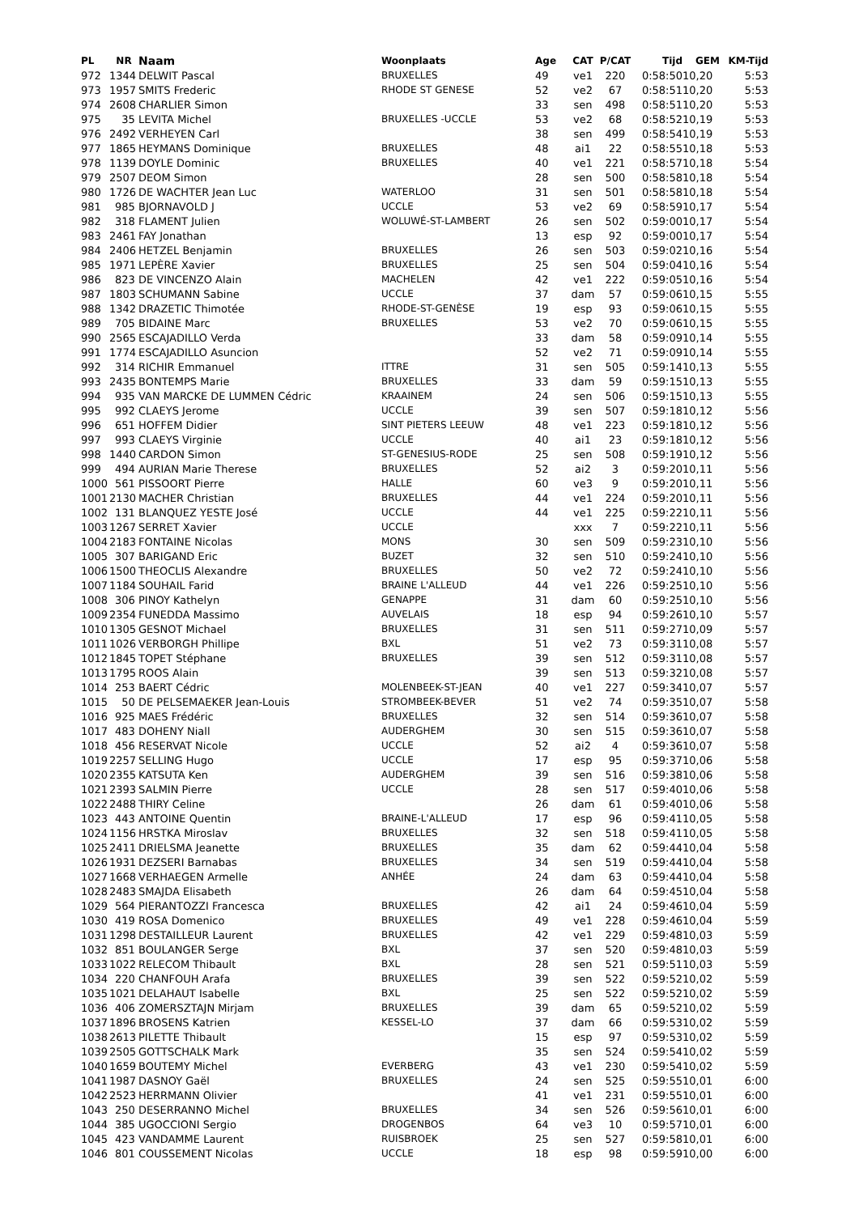| PL | NR | Naam | Woonplaats | Age | CAT | P/CAT | Tijd | GEM | KM-Tijd |
| --- | --- | --- | --- | --- | --- | --- | --- | --- | --- |
| 972 | 1344 | DELWIT Pascal | BRUXELLES | 49 | ve1 | 220 | 0:58:50 | 10,20 | 5:53 |
| 973 | 1957 | SMITS Frederic | RHODE ST GENESE | 52 | ve2 | 67 | 0:58:51 | 10,20 | 5:53 |
| 974 | 2608 | CHARLIER Simon | | 33 | sen | 498 | 0:58:51 | 10,20 | 5:53 |
| 975 | 35 | LEVITA Michel | BRUXELLES -UCCLE | 53 | ve2 | 68 | 0:58:52 | 10,19 | 5:53 |
| 976 | 2492 | VERHEYEN Carl | | 38 | sen | 499 | 0:58:54 | 10,19 | 5:53 |
| 977 | 1865 | HEYMANS Dominique | BRUXELLES | 48 | ai1 | 22 | 0:58:55 | 10,18 | 5:53 |
| 978 | 1139 | DOYLE Dominic | BRUXELLES | 40 | ve1 | 221 | 0:58:57 | 10,18 | 5:54 |
| 979 | 2507 | DEOM Simon | | 28 | sen | 500 | 0:58:58 | 10,18 | 5:54 |
| 980 | 1726 | DE WACHTER Jean Luc | WATERLOO | 31 | sen | 501 | 0:58:58 | 10,18 | 5:54 |
| 981 | 985 | BJORNAVOLD J | UCCLE | 53 | ve2 | 69 | 0:58:59 | 10,17 | 5:54 |
| 982 | 318 | FLAMENT Julien | WOLUWÉ-ST-LAMBERT | 26 | sen | 502 | 0:59:00 | 10,17 | 5:54 |
| 983 | 2461 | FAY Jonathan | | 13 | esp | 92 | 0:59:00 | 10,17 | 5:54 |
| 984 | 2406 | HETZEL Benjamin | BRUXELLES | 26 | sen | 503 | 0:59:02 | 10,16 | 5:54 |
| 985 | 1971 | LEPÈRE Xavier | BRUXELLES | 25 | sen | 504 | 0:59:04 | 10,16 | 5:54 |
| 986 | 823 | DE VINCENZO Alain | MACHELEN | 42 | ve1 | 222 | 0:59:05 | 10,16 | 5:54 |
| 987 | 1803 | SCHUMANN Sabine | UCCLE | 37 | dam | 57 | 0:59:06 | 10,15 | 5:55 |
| 988 | 1342 | DRAZETIC Thimotée | RHODE-ST-GENÈSE | 19 | esp | 93 | 0:59:06 | 10,15 | 5:55 |
| 989 | 705 | BIDAINE Marc | BRUXELLES | 53 | ve2 | 70 | 0:59:06 | 10,15 | 5:55 |
| 990 | 2565 | ESCAJADILLO Verda | | 33 | dam | 58 | 0:59:09 | 10,14 | 5:55 |
| 991 | 1774 | ESCAJADILLO Asuncion | | 52 | ve2 | 71 | 0:59:09 | 10,14 | 5:55 |
| 992 | 314 | RICHIR Emmanuel | ITTRE | 31 | sen | 505 | 0:59:14 | 10,13 | 5:55 |
| 993 | 2435 | BONTEMPS Marie | BRUXELLES | 33 | dam | 59 | 0:59:15 | 10,13 | 5:55 |
| 994 | 935 | VAN MARCKE DE LUMMEN Cédric | KRAAINEM | 24 | sen | 506 | 0:59:15 | 10,13 | 5:55 |
| 995 | 992 | CLAEYS Jerome | UCCLE | 39 | sen | 507 | 0:59:18 | 10,12 | 5:56 |
| 996 | 651 | HOFFEM Didier | SINT PIETERS LEEUW | 48 | ve1 | 223 | 0:59:18 | 10,12 | 5:56 |
| 997 | 993 | CLAEYS Virginie | UCCLE | 40 | ai1 | 23 | 0:59:18 | 10,12 | 5:56 |
| 998 | 1440 | CARDON Simon | ST-GENESIUS-RODE | 25 | sen | 508 | 0:59:19 | 10,12 | 5:56 |
| 999 | 494 | AURIAN Marie Therese | BRUXELLES | 52 | ai2 | 3 | 0:59:20 | 10,11 | 5:56 |
| 1000 | 561 | PISSOORT Pierre | HALLE | 60 | ve3 | 9 | 0:59:20 | 10,11 | 5:56 |
| 1001 | 2130 | MACHER Christian | BRUXELLES | 44 | ve1 | 224 | 0:59:20 | 10,11 | 5:56 |
| 1002 | 131 | BLANQUEZ YESTE José | UCCLE | 44 | ve1 | 225 | 0:59:22 | 10,11 | 5:56 |
| 1003 | 1267 | SERRET Xavier | UCCLE | | xxx | 7 | 0:59:22 | 10,11 | 5:56 |
| 1004 | 2183 | FONTAINE Nicolas | MONS | 30 | sen | 509 | 0:59:23 | 10,10 | 5:56 |
| 1005 | 307 | BARIGAND Eric | BUZET | 32 | sen | 510 | 0:59:24 | 10,10 | 5:56 |
| 1006 | 1500 | THEOCLIS Alexandre | BRUXELLES | 50 | ve2 | 72 | 0:59:24 | 10,10 | 5:56 |
| 1007 | 1184 | SOUHAIL Farid | BRAINE L'ALLEUD | 44 | ve1 | 226 | 0:59:25 | 10,10 | 5:56 |
| 1008 | 306 | PINOY Kathelyn | GENAPPE | 31 | dam | 60 | 0:59:25 | 10,10 | 5:56 |
| 1009 | 2354 | FUNEDDA Massimo | AUVELAIS | 18 | esp | 94 | 0:59:26 | 10,10 | 5:57 |
| 1010 | 1305 | GESNOT Michael | BRUXELLES | 31 | sen | 511 | 0:59:27 | 10,09 | 5:57 |
| 1011 | 1026 | VERBORGH Phillipe | BXL | 51 | ve2 | 73 | 0:59:31 | 10,08 | 5:57 |
| 1012 | 1845 | TOPET Stéphane | BRUXELLES | 39 | sen | 512 | 0:59:31 | 10,08 | 5:57 |
| 1013 | 1795 | ROOS Alain | | 39 | sen | 513 | 0:59:32 | 10,08 | 5:57 |
| 1014 | 253 | BAERT Cédric | MOLENBEEK-ST-JEAN | 40 | ve1 | 227 | 0:59:34 | 10,07 | 5:57 |
| 1015 | 50 | DE PELSEMAEKER Jean-Louis | STROMBEEK-BEVER | 51 | ve2 | 74 | 0:59:35 | 10,07 | 5:58 |
| 1016 | 925 | MAES Frédéric | BRUXELLES | 32 | sen | 514 | 0:59:36 | 10,07 | 5:58 |
| 1017 | 483 | DOHENY Niall | AUDERGHEM | 30 | sen | 515 | 0:59:36 | 10,07 | 5:58 |
| 1018 | 456 | RESERVAT Nicole | UCCLE | 52 | ai2 | 4 | 0:59:36 | 10,07 | 5:58 |
| 1019 | 2257 | SELLING Hugo | UCCLE | 17 | esp | 95 | 0:59:37 | 10,06 | 5:58 |
| 1020 | 2355 | KATSUTA Ken | AUDERGHEM | 39 | sen | 516 | 0:59:38 | 10,06 | 5:58 |
| 1021 | 2393 | SALMIN Pierre | UCCLE | 28 | sen | 517 | 0:59:40 | 10,06 | 5:58 |
| 1022 | 2488 | THIRY Celine | | 26 | dam | 61 | 0:59:40 | 10,06 | 5:58 |
| 1023 | 443 | ANTOINE Quentin | BRAINE-L'ALLEUD | 17 | esp | 96 | 0:59:41 | 10,05 | 5:58 |
| 1024 | 1156 | HRSTKA Miroslav | BRUXELLES | 32 | sen | 518 | 0:59:41 | 10,05 | 5:58 |
| 1025 | 2411 | DRIELSMA Jeanette | BRUXELLES | 35 | dam | 62 | 0:59:44 | 10,04 | 5:58 |
| 1026 | 1931 | DEZSERI Barnabas | BRUXELLES | 34 | sen | 519 | 0:59:44 | 10,04 | 5:58 |
| 1027 | 1668 | VERHAEGEN Armelle | ANHÉE | 24 | dam | 63 | 0:59:44 | 10,04 | 5:58 |
| 1028 | 2483 | SMAJDA Elisabeth | | 26 | dam | 64 | 0:59:45 | 10,04 | 5:58 |
| 1029 | 564 | PIERANTOZZI Francesca | BRUXELLES | 42 | ai1 | 24 | 0:59:46 | 10,04 | 5:59 |
| 1030 | 419 | ROSA Domenico | BRUXELLES | 49 | ve1 | 228 | 0:59:46 | 10,04 | 5:59 |
| 1031 | 1298 | DESTAILLEUR Laurent | BRUXELLES | 42 | ve1 | 229 | 0:59:48 | 10,03 | 5:59 |
| 1032 | 851 | BOULANGER Serge | BXL | 37 | sen | 520 | 0:59:48 | 10,03 | 5:59 |
| 1033 | 1022 | RELECOM Thibault | BXL | 28 | sen | 521 | 0:59:51 | 10,03 | 5:59 |
| 1034 | 220 | CHANFOUH Arafa | BRUXELLES | 39 | sen | 522 | 0:59:52 | 10,02 | 5:59 |
| 1035 | 1021 | DELAHAUT Isabelle | BXL | 25 | sen | 522 | 0:59:52 | 10,02 | 5:59 |
| 1036 | 406 | ZOMERSZTAJN Mirjam | BRUXELLES | 39 | dam | 65 | 0:59:52 | 10,02 | 5:59 |
| 1037 | 1896 | BROSENS Katrien | KESSEL-LO | 37 | dam | 66 | 0:59:53 | 10,02 | 5:59 |
| 1038 | 2613 | PILETTE Thibault | | 15 | esp | 97 | 0:59:53 | 10,02 | 5:59 |
| 1039 | 2505 | GOTTSCHALK Mark | | 35 | sen | 524 | 0:59:54 | 10,02 | 5:59 |
| 1040 | 1659 | BOUTEMY Michel | EVERBERG | 43 | ve1 | 230 | 0:59:54 | 10,02 | 5:59 |
| 1041 | 1987 | DASNOY Gaël | BRUXELLES | 24 | sen | 525 | 0:59:55 | 10,01 | 6:00 |
| 1042 | 2523 | HERRMANN Olivier | | 41 | ve1 | 231 | 0:59:55 | 10,01 | 6:00 |
| 1043 | 250 | DESERRANNO Michel | BRUXELLES | 34 | sen | 526 | 0:59:56 | 10,01 | 6:00 |
| 1044 | 385 | UGOCCIONI Sergio | DROGENBOS | 64 | ve3 | 10 | 0:59:57 | 10,01 | 6:00 |
| 1045 | 423 | VANDAMME Laurent | RUISBROEK | 25 | sen | 527 | 0:59:58 | 10,01 | 6:00 |
| 1046 | 801 | COUSSEMENT Nicolas | UCCLE | 18 | esp | 98 | 0:59:59 | 10,00 | 6:00 |